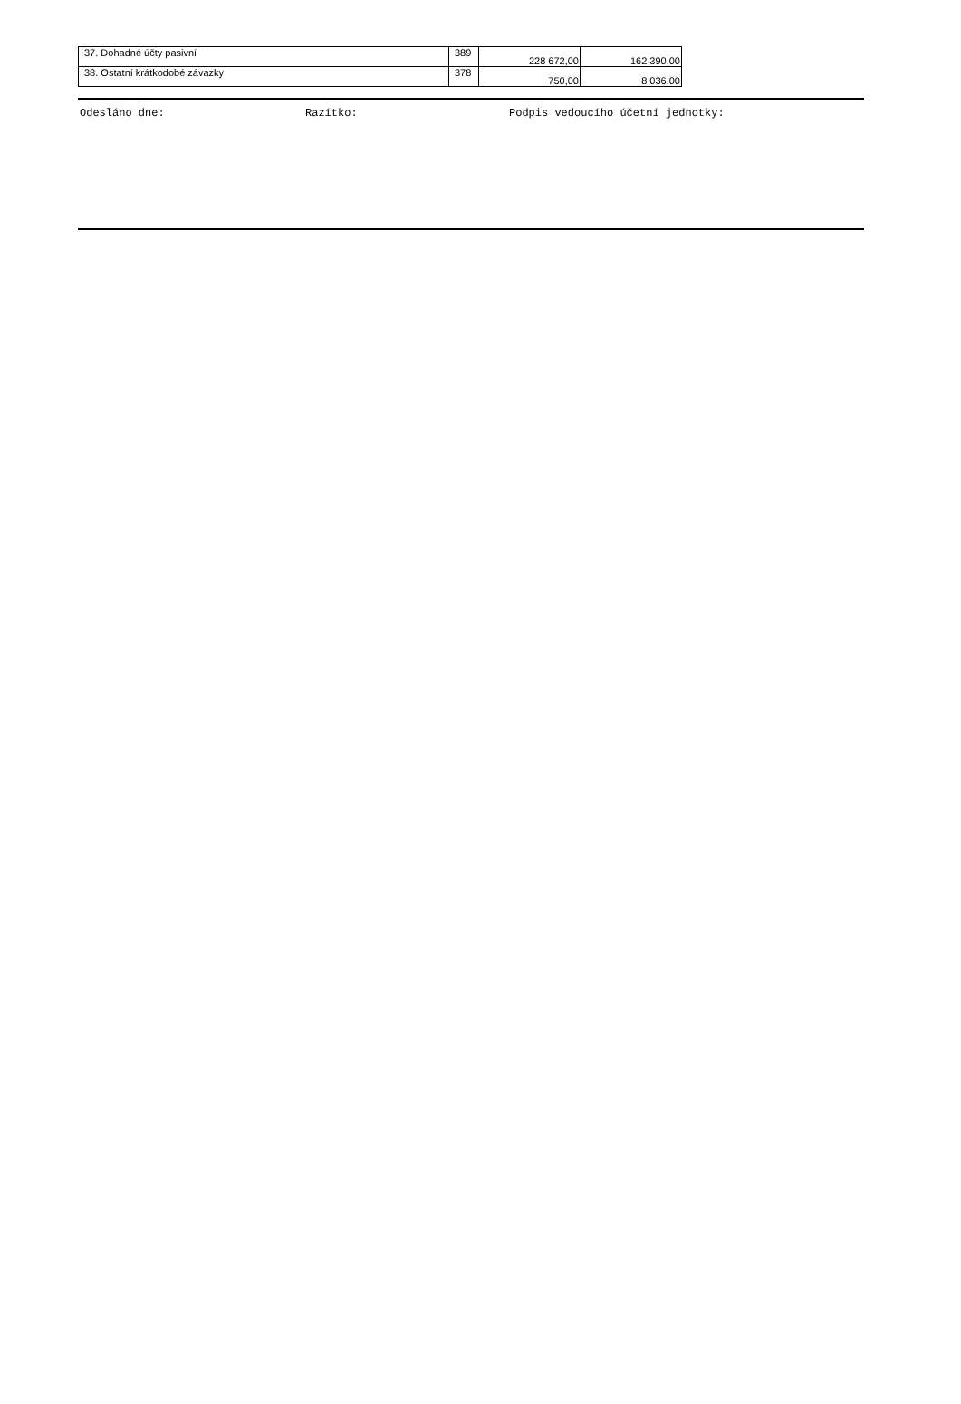| 37. Dohadné účty pasivní | 389 | 228 672,00 | 162 390,00 |
| 38. Ostatní krátkodobé závazky | 378 | 750,00 | 8 036,00 |
Odesláno dne: Razítko: Podpis vedoucího účetní jednotky: